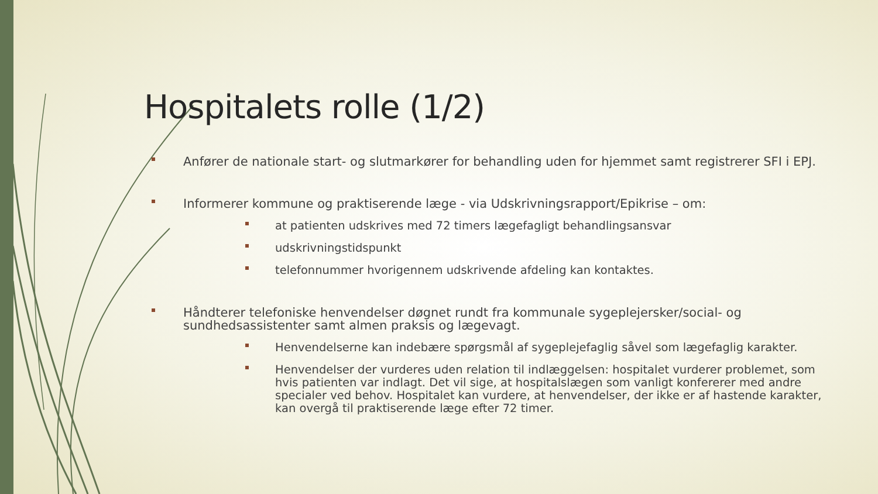Hospitalets rolle (1/2)
Anfører de nationale start- og slutmarkører for behandling uden for hjemmet samt registrerer SFI i EPJ.
Informerer kommune og praktiserende læge - via Udskrivningsrapport/Epikrise – om:
at patienten udskrives med 72 timers lægefagligt behandlingsansvar
udskrivningstidspunkt
telefonnummer hvorigennem udskrivende afdeling kan kontaktes.
Håndterer telefoniske henvendelser døgnet rundt fra kommunale sygeplejersker/social- og sundhedsassistenter samt almen praksis og lægevagt.
Henvendelserne kan indebære spørgsmål af sygeplejefaglig såvel som lægefaglig karakter.
Henvendelser der vurderes uden relation til indlæggelsen: hospitalet vurderer problemet, som hvis patienten var indlagt. Det vil sige, at hospitalslægen som vanligt konfererer med andre specialer ved behov. Hospitalet kan vurdere, at henvendelser, der ikke er af hastende karakter, kan overgå til praktiserende læge efter 72 timer.